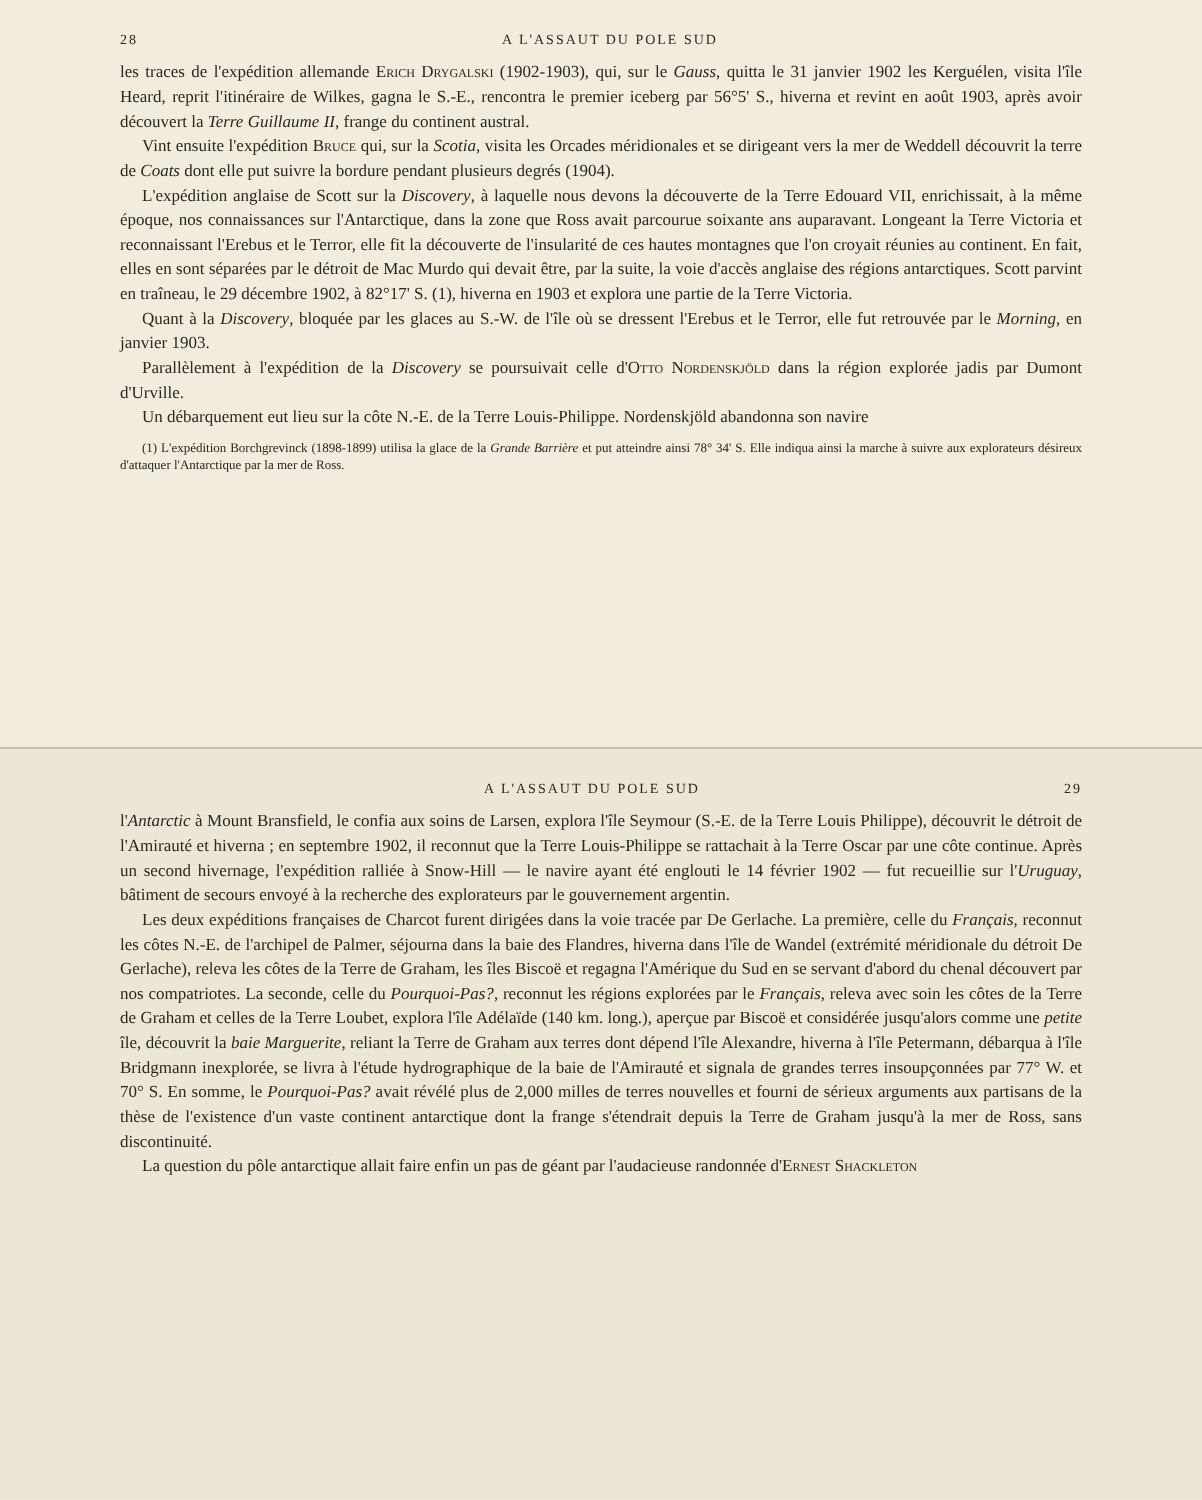28 A L'ASSAUT DU POLE SUD
les traces de l'expédition allemande Erich Drygalski (1902-1903), qui, sur le Gauss, quitta le 31 janvier 1902 les Kerguélen, visita l'île Heard, reprit l'itinéraire de Wilkes, gagna le S.-E., rencontra le premier iceberg par 56°5' S., hiverna et revint en août 1903, après avoir découvert la Terre Guillaume II, frange du continent austral.
Vint ensuite l'expédition Bruce qui, sur la Scotia, visita les Orcades méridionales et se dirigeant vers la mer de Weddell découvrit la terre de Coats dont elle put suivre la bordure pendant plusieurs degrés (1904).
L'expédition anglaise de Scott sur la Discovery, à laquelle nous devons la découverte de la Terre Edouard VII, enrichissait, à la même époque, nos connaissances sur l'Antarctique, dans la zone que Ross avait parcourue soixante ans auparavant. Longeant la Terre Victoria et reconnaissant l'Erebus et le Terror, elle fit la découverte de l'insularité de ces hautes montagnes que l'on croyait réunies au continent. En fait, elles en sont séparées par le détroit de Mac Murdo qui devait être, par la suite, la voie d'accès anglaise des régions antarctiques. Scott parvint en traîneau, le 29 décembre 1902, à 82°17' S. (1), hiverna en 1903 et explora une partie de la Terre Victoria.
Quant à la Discovery, bloquée par les glaces au S.-W. de l'île où se dressent l'Erebus et le Terror, elle fut retrouvée par le Morning, en janvier 1903.
Parallèlement à l'expédition de la Discovery se poursuivait celle d'Otto Nordenskjöld dans la région explorée jadis par Dumont d'Urville.
Un débarquement eut lieu sur la côte N.-E. de la Terre Louis-Philippe. Nordenskjöld abandonna son navire
(1) L'expédition Borchgrevinck (1898-1899) utilisa la glace de la Grande Barrière et put atteindre ainsi 78° 34' S. Elle indiqua ainsi la marche à suivre aux explorateurs désireux d'attaquer l'Antarctique par la mer de Ross.
A L'ASSAUT DU POLE SUD 29
l'Antarctic à Mount Bransfield, le confia aux soins de Larsen, explora l'île Seymour (S.-E. de la Terre Louis Philippe), découvrit le détroit de l'Amirauté et hiverna ; en septembre 1902, il reconnut que la Terre Louis-Philippe se rattachait à la Terre Oscar par une côte continue. Après un second hivernage, l'expédition ralliée à Snow-Hill — le navire ayant été englouti le 14 février 1902 — fut recueillie sur l'Uruguay, bâtiment de secours envoyé à la recherche des explorateurs par le gouvernement argentin.
Les deux expéditions françaises de Charcot furent dirigées dans la voie tracée par De Gerlache. La première, celle du Français, reconnut les côtes N.-E. de l'archipel de Palmer, séjourna dans la baie des Flandres, hiverna dans l'île de Wandel (extrémité méridionale du détroit De Gerlache), releva les côtes de la Terre de Graham, les îles Biscoë et regagna l'Amérique du Sud en se servant d'abord du chenal découvert par nos compatriotes. La seconde, celle du Pourquoi-Pas?, reconnut les régions explorées par le Français, releva avec soin les côtes de la Terre de Graham et celles de la Terre Loubet, explora l'île Adélaïde (140 km. long.), aperçue par Biscoë et considérée jusqu'alors comme une petite île, découvrit la baie Marguerite, reliant la Terre de Graham aux terres dont dépend l'île Alexandre, hiverna à l'île Petermann, débarqua à l'île Bridgmann inexplorée, se livra à l'étude hydrographique de la baie de l'Amirauté et signala de grandes terres insoupçonnées par 77° W. et 70° S. En somme, le Pourquoi-Pas? avait révélé plus de 2,000 milles de terres nouvelles et fourni de sérieux arguments aux partisans de la thèse de l'existence d'un vaste continent antarctique dont la frange s'étendrait depuis la Terre de Graham jusqu'à la mer de Ross, sans discontinuité.
La question du pôle antarctique allait faire enfin un pas de géant par l'audacieuse randonnée d'Ernest Shackleton